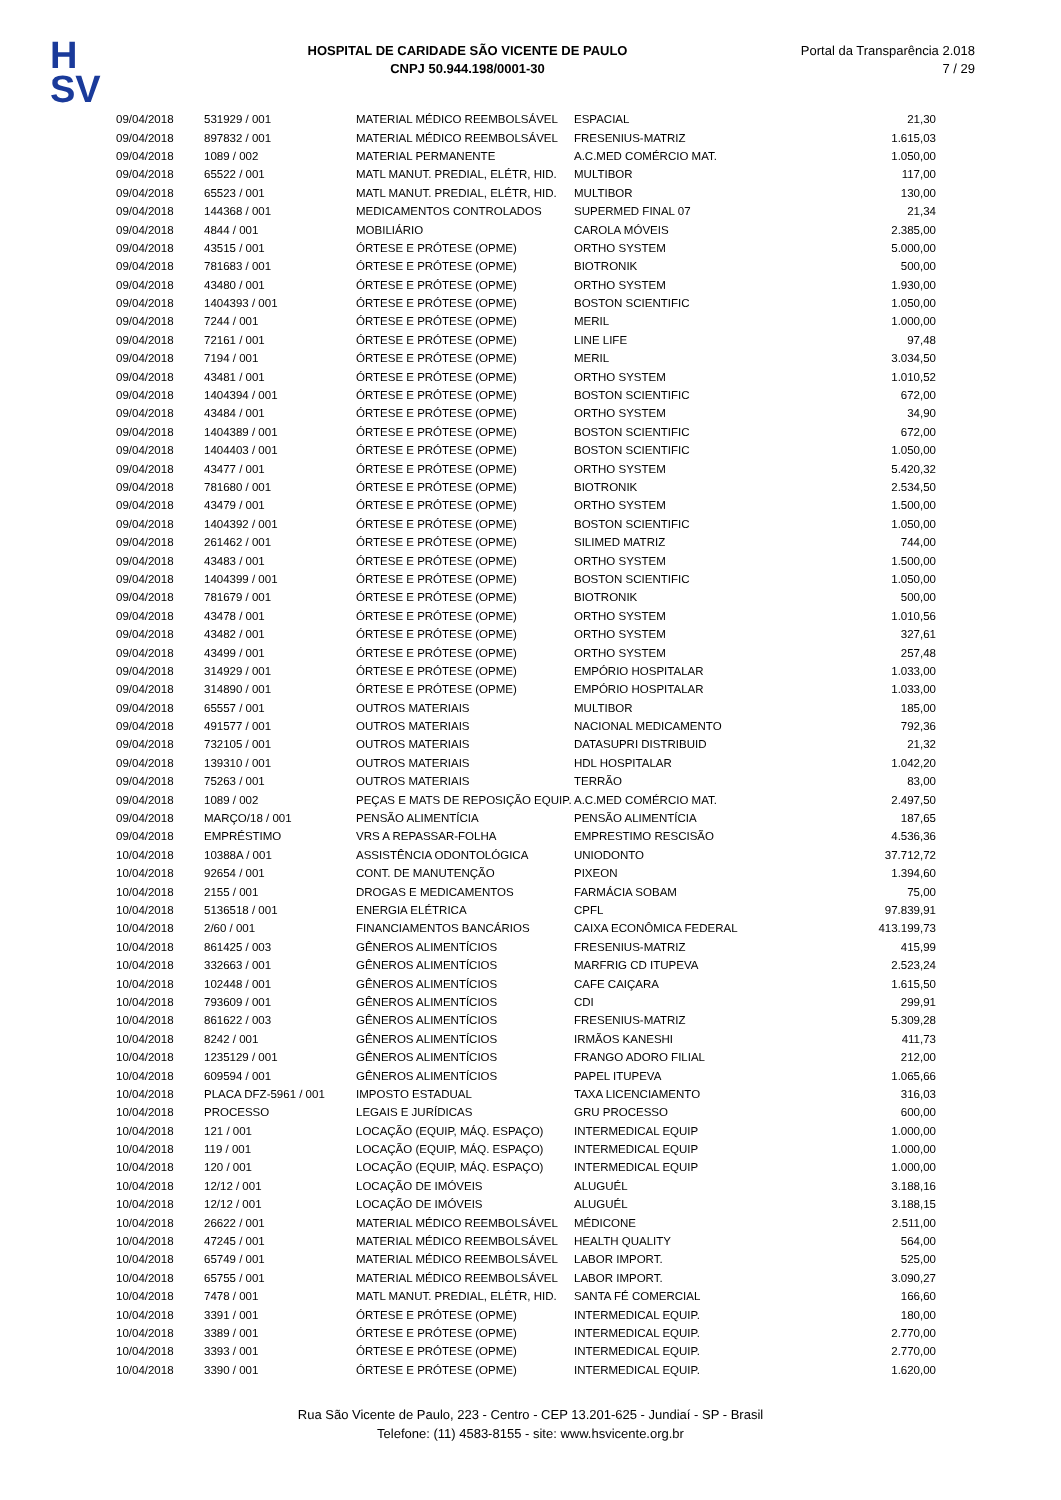H
SV
HOSPITAL DE CARIDADE SÃO VICENTE DE PAULO
CNPJ 50.944.198/0001-30
Portal da Transparência 2.018
7 / 29
| 09/04/2018 | 531929 / 001 | MATERIAL MÉDICO REEMBOLSÁVEL | ESPACIAL | 21,30 |
| 09/04/2018 | 897832 / 001 | MATERIAL MÉDICO REEMBOLSÁVEL | FRESENIUS-MATRIZ | 1.615,03 |
| 09/04/2018 | 1089 / 002 | MATERIAL PERMANENTE | A.C.MED COMÉRCIO MAT. | 1.050,00 |
| 09/04/2018 | 65522 / 001 | MATL MANUT. PREDIAL, ELÉTR, HID. | MULTIBOR | 117,00 |
| 09/04/2018 | 65523 / 001 | MATL MANUT. PREDIAL, ELÉTR, HID. | MULTIBOR | 130,00 |
| 09/04/2018 | 144368 / 001 | MEDICAMENTOS CONTROLADOS | SUPERMED FINAL 07 | 21,34 |
| 09/04/2018 | 4844 / 001 | MOBILIÁRIO | CAROLA MÓVEIS | 2.385,00 |
| 09/04/2018 | 43515 / 001 | ÓRTESE E PRÓTESE (OPME) | ORTHO SYSTEM | 5.000,00 |
| 09/04/2018 | 781683 / 001 | ÓRTESE E PRÓTESE (OPME) | BIOTRONIK | 500,00 |
| 09/04/2018 | 43480 / 001 | ÓRTESE E PRÓTESE (OPME) | ORTHO SYSTEM | 1.930,00 |
| 09/04/2018 | 1404393 / 001 | ÓRTESE E PRÓTESE (OPME) | BOSTON SCIENTIFIC | 1.050,00 |
| 09/04/2018 | 7244 / 001 | ÓRTESE E PRÓTESE (OPME) | MERIL | 1.000,00 |
| 09/04/2018 | 72161 / 001 | ÓRTESE E PRÓTESE (OPME) | LINE LIFE | 97,48 |
| 09/04/2018 | 7194 / 001 | ÓRTESE E PRÓTESE (OPME) | MERIL | 3.034,50 |
| 09/04/2018 | 43481 / 001 | ÓRTESE E PRÓTESE (OPME) | ORTHO SYSTEM | 1.010,52 |
| 09/04/2018 | 1404394 / 001 | ÓRTESE E PRÓTESE (OPME) | BOSTON SCIENTIFIC | 672,00 |
| 09/04/2018 | 43484 / 001 | ÓRTESE E PRÓTESE (OPME) | ORTHO SYSTEM | 34,90 |
| 09/04/2018 | 1404389 / 001 | ÓRTESE E PRÓTESE (OPME) | BOSTON SCIENTIFIC | 672,00 |
| 09/04/2018 | 1404403 / 001 | ÓRTESE E PRÓTESE (OPME) | BOSTON SCIENTIFIC | 1.050,00 |
| 09/04/2018 | 43477 / 001 | ÓRTESE E PRÓTESE (OPME) | ORTHO SYSTEM | 5.420,32 |
| 09/04/2018 | 781680 / 001 | ÓRTESE E PRÓTESE (OPME) | BIOTRONIK | 2.534,50 |
| 09/04/2018 | 43479 / 001 | ÓRTESE E PRÓTESE (OPME) | ORTHO SYSTEM | 1.500,00 |
| 09/04/2018 | 1404392 / 001 | ÓRTESE E PRÓTESE (OPME) | BOSTON SCIENTIFIC | 1.050,00 |
| 09/04/2018 | 261462 / 001 | ÓRTESE E PRÓTESE (OPME) | SILIMED MATRIZ | 744,00 |
| 09/04/2018 | 43483 / 001 | ÓRTESE E PRÓTESE (OPME) | ORTHO SYSTEM | 1.500,00 |
| 09/04/2018 | 1404399 / 001 | ÓRTESE E PRÓTESE (OPME) | BOSTON SCIENTIFIC | 1.050,00 |
| 09/04/2018 | 781679 / 001 | ÓRTESE E PRÓTESE (OPME) | BIOTRONIK | 500,00 |
| 09/04/2018 | 43478 / 001 | ÓRTESE E PRÓTESE (OPME) | ORTHO SYSTEM | 1.010,56 |
| 09/04/2018 | 43482 / 001 | ÓRTESE E PRÓTESE (OPME) | ORTHO SYSTEM | 327,61 |
| 09/04/2018 | 43499 / 001 | ÓRTESE E PRÓTESE (OPME) | ORTHO SYSTEM | 257,48 |
| 09/04/2018 | 314929 / 001 | ÓRTESE E PRÓTESE (OPME) | EMPÓRIO HOSPITALAR | 1.033,00 |
| 09/04/2018 | 314890 / 001 | ÓRTESE E PRÓTESE (OPME) | EMPÓRIO HOSPITALAR | 1.033,00 |
| 09/04/2018 | 65557 / 001 | OUTROS MATERIAIS | MULTIBOR | 185,00 |
| 09/04/2018 | 491577 / 001 | OUTROS MATERIAIS | NACIONAL MEDICAMENTO | 792,36 |
| 09/04/2018 | 732105 / 001 | OUTROS MATERIAIS | DATASUPRI DISTRIBUID | 21,32 |
| 09/04/2018 | 139310 / 001 | OUTROS MATERIAIS | HDL HOSPITALAR | 1.042,20 |
| 09/04/2018 | 75263 / 001 | OUTROS MATERIAIS | TERRÃO | 83,00 |
| 09/04/2018 | 1089 / 002 | PEÇAS E MATS DE REPOSIÇÃO EQUIP. | A.C.MED COMÉRCIO MAT. | 2.497,50 |
| 09/04/2018 | MARÇO/18 / 001 | PENSÃO ALIMENTÍCIA | PENSÃO ALIMENTÍCIA | 187,65 |
| 09/04/2018 | EMPRÉSTIMO | VRS A REPASSAR-FOLHA | EMPRESTIMO RESCISÃO | 4.536,36 |
| 10/04/2018 | 10388A / 001 | ASSISTÊNCIA ODONTOLÓGICA | UNIODONTO | 37.712,72 |
| 10/04/2018 | 92654 / 001 | CONT. DE MANUTENÇÃO | PIXEON | 1.394,60 |
| 10/04/2018 | 2155 / 001 | DROGAS E MEDICAMENTOS | FARMÁCIA SOBAM | 75,00 |
| 10/04/2018 | 5136518 / 001 | ENERGIA ELÉTRICA | CPFL | 97.839,91 |
| 10/04/2018 | 2/60 / 001 | FINANCIAMENTOS BANCÁRIOS | CAIXA ECONÔMICA FEDERAL | 413.199,73 |
| 10/04/2018 | 861425 / 003 | GÊNEROS ALIMENTÍCIOS | FRESENIUS-MATRIZ | 415,99 |
| 10/04/2018 | 332663 / 001 | GÊNEROS ALIMENTÍCIOS | MARFRIG CD ITUPEVA | 2.523,24 |
| 10/04/2018 | 102448 / 001 | GÊNEROS ALIMENTÍCIOS | CAFE CAIÇARA | 1.615,50 |
| 10/04/2018 | 793609 / 001 | GÊNEROS ALIMENTÍCIOS | CDI | 299,91 |
| 10/04/2018 | 861622 / 003 | GÊNEROS ALIMENTÍCIOS | FRESENIUS-MATRIZ | 5.309,28 |
| 10/04/2018 | 8242 / 001 | GÊNEROS ALIMENTÍCIOS | IRMÃOS KANESHI | 411,73 |
| 10/04/2018 | 1235129 / 001 | GÊNEROS ALIMENTÍCIOS | FRANGO ADORO FILIAL | 212,00 |
| 10/04/2018 | 609594 / 001 | GÊNEROS ALIMENTÍCIOS | PAPEL ITUPEVA | 1.065,66 |
| 10/04/2018 | PLACA DFZ-5961 / 001 | IMPOSTO ESTADUAL | TAXA LICENCIAMENTO | 316,03 |
| 10/04/2018 | PROCESSO | LEGAIS E JURÍDICAS | GRU PROCESSO | 600,00 |
| 10/04/2018 | 121 / 001 | LOCAÇÃO (EQUIP, MÁQ. ESPAÇO) | INTERMEDICAL EQUIP | 1.000,00 |
| 10/04/2018 | 119 / 001 | LOCAÇÃO (EQUIP, MÁQ. ESPAÇO) | INTERMEDICAL EQUIP | 1.000,00 |
| 10/04/2018 | 120 / 001 | LOCAÇÃO (EQUIP, MÁQ. ESPAÇO) | INTERMEDICAL EQUIP | 1.000,00 |
| 10/04/2018 | 12/12 / 001 | LOCAÇÃO DE IMÓVEIS | ALUGUÉL | 3.188,16 |
| 10/04/2018 | 12/12 / 001 | LOCAÇÃO DE IMÓVEIS | ALUGUÉL | 3.188,15 |
| 10/04/2018 | 26622 / 001 | MATERIAL MÉDICO REEMBOLSÁVEL | MÉDICONE | 2.511,00 |
| 10/04/2018 | 47245 / 001 | MATERIAL MÉDICO REEMBOLSÁVEL | HEALTH QUALITY | 564,00 |
| 10/04/2018 | 65749 / 001 | MATERIAL MÉDICO REEMBOLSÁVEL | LABOR IMPORT. | 525,00 |
| 10/04/2018 | 65755 / 001 | MATERIAL MÉDICO REEMBOLSÁVEL | LABOR IMPORT. | 3.090,27 |
| 10/04/2018 | 7478 / 001 | MATL MANUT. PREDIAL, ELÉTR, HID. | SANTA FÉ COMERCIAL | 166,60 |
| 10/04/2018 | 3391 / 001 | ÓRTESE E PRÓTESE (OPME) | INTERMEDICAL EQUIP. | 180,00 |
| 10/04/2018 | 3389 / 001 | ÓRTESE E PRÓTESE (OPME) | INTERMEDICAL EQUIP. | 2.770,00 |
| 10/04/2018 | 3393 / 001 | ÓRTESE E PRÓTESE (OPME) | INTERMEDICAL EQUIP. | 2.770,00 |
| 10/04/2018 | 3390 / 001 | ÓRTESE E PRÓTESE (OPME) | INTERMEDICAL EQUIP. | 1.620,00 |
Rua São Vicente de Paulo, 223 - Centro - CEP 13.201-625 - Jundiaí - SP - Brasil
Telefone: (11) 4583-8155 - site: www.hsvicente.org.br